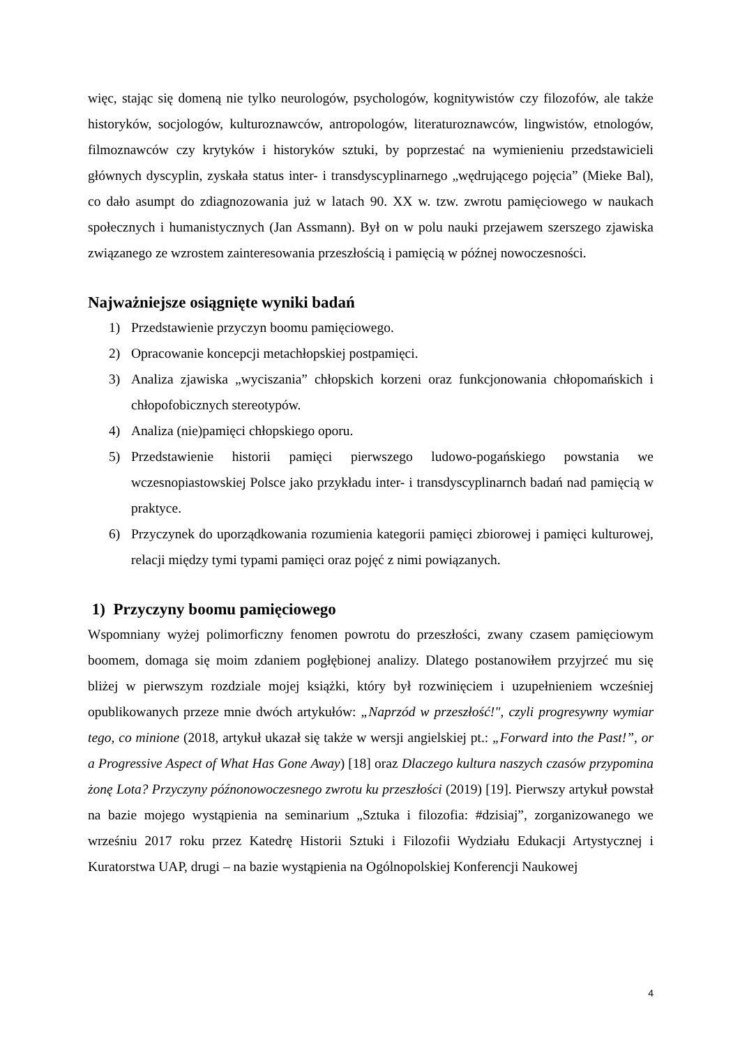więc, stając się domeną nie tylko neurologów, psychologów, kognitywistów czy filozofów, ale także historyków, socjologów, kulturoznawców, antropologów, literaturoznawców, lingwistów, etnologów, filmoznawców czy krytyków i historyków sztuki, by poprzestać na wymienieniu przedstawicieli głównych dyscyplin, zyskała status inter- i transdyscyplinarnego „wędrującego pojęcia” (Mieke Bal), co dało asumpt do zdiagnozowania już w latach 90. XX w. tzw. zwrotu pamięciowego w naukach społecznych i humanistycznych (Jan Assmann). Był on w polu nauki przejawem szerszego zjawiska związanego ze wzrostem zainteresowania przeszłością i pamięcią w późnej nowoczesności.
Najważniejsze osiągnięte wyniki badań
1) Przedstawienie przyczyn boomu pamięciowego.
2) Opracowanie koncepcji metachłopskiej postpamięci.
3) Analiza zjawiska „wyciszania” chłopskich korzeni oraz funkcjonowania chłopomańskich i chłopofobicznych stereotypów.
4) Analiza (nie)pamięci chłopskiego oporu.
5) Przedstawienie historii pamięci pierwszego ludowo-pogańskiego powstania we wczesnopiastowskiej Polsce jako przykładu inter- i transdyscyplinarnch badań nad pamięcią w praktyce.
6) Przyczynek do uporządkowania rozumienia kategorii pamięci zbiorowej i pamięci kulturowej, relacji między tymi typami pamięci oraz pojęć z nimi powiązanych.
1) Przyczyny boomu pamięciowego
Wspomniany wyżej polimorficzny fenomen powrotu do przeszłości, zwany czasem pamięciowym boomem, domaga się moim zdaniem pogłębionej analizy. Dlatego postanowiłem przyjrzeć mu się bliżej w pierwszym rozdziale mojej książki, który był rozwinięciem i uzupełnieniem wcześniej opublikowanych przeze mnie dwóch artykułów: „Naprzód w przeszłość!", czyli progresywny wymiar tego, co minione (2018, artykuł ukazał się także w wersji angielskiej pt.: „Forward into the Past!”, or a Progressive Aspect of What Has Gone Away) [18] oraz Dlaczego kultura naszych czasów przypomina żonę Lota? Przyczyny późnonowoczesnego zwrotu ku przeszłości (2019) [19]. Pierwszy artykuł powstał na bazie mojego wystąpienia na seminarium „Sztuka i filozofia: #dzisiaj”, zorganizowanego we wrześniu 2017 roku przez Katedrę Historii Sztuki i Filozofii Wydziału Edukacji Artystycznej i Kuratorstwa UAP, drugi – na bazie wystąpienia na Ogólnopolskiej Konferencji Naukowej
4